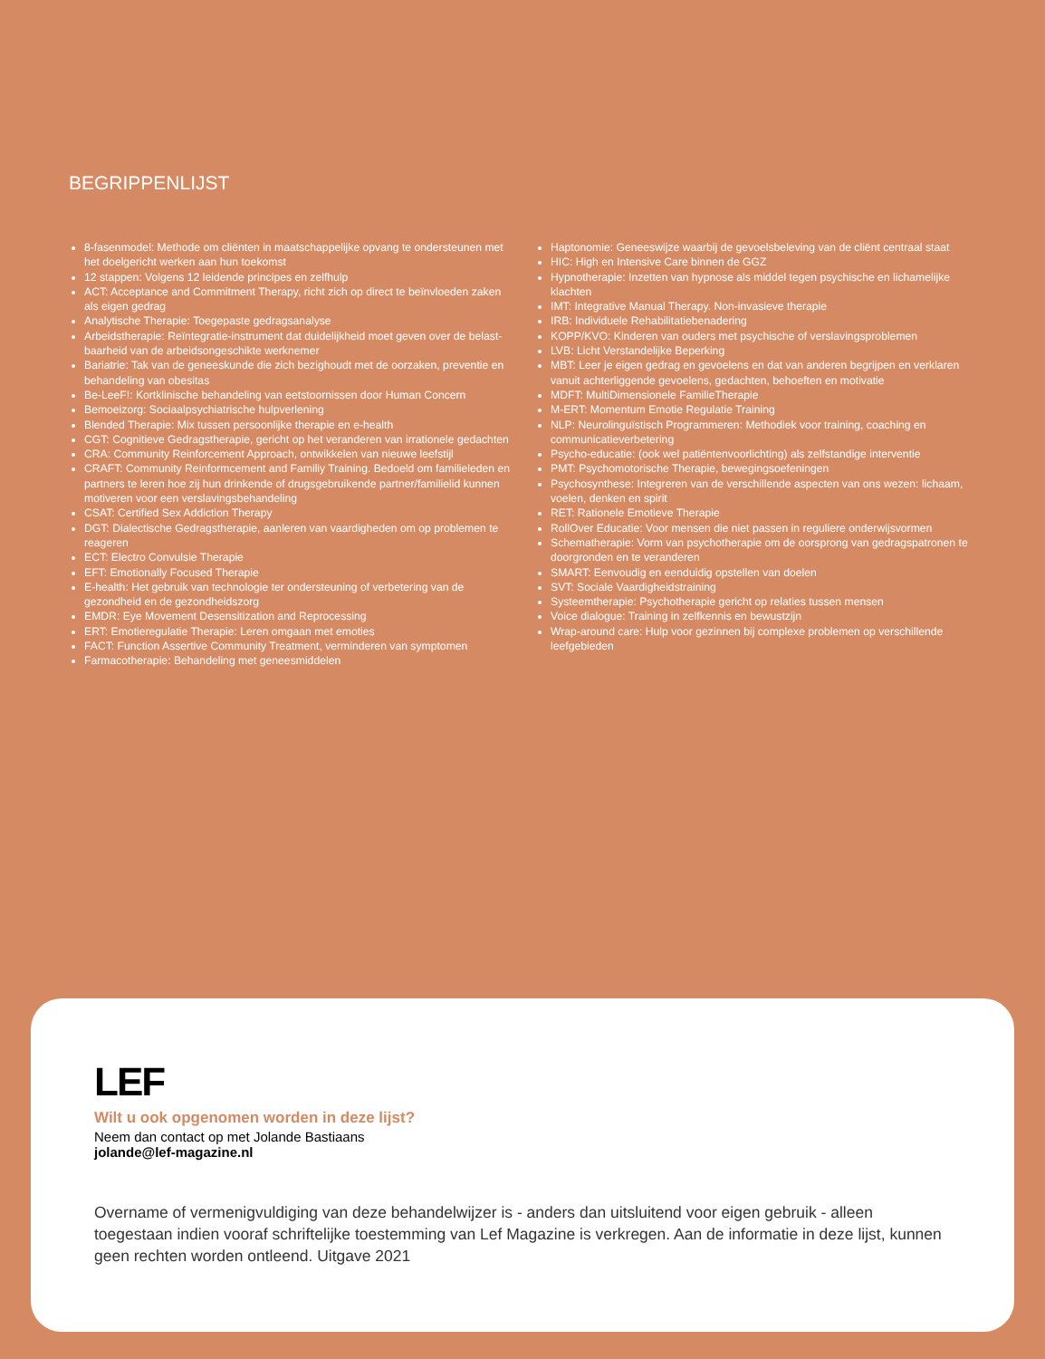BEGRIPPENLIJST
8-fasenmodel: Methode om cliënten in maatschappelijke opvang te ondersteunen met het doelgericht werken aan hun toekomst
12 stappen: Volgens 12 leidende principes en zelfhulp
ACT: Acceptance and Commitment Therapy, richt zich op direct te beïnvloeden zaken als eigen gedrag
Analytische Therapie: Toegepaste gedragsanalyse
Arbeidstherapie: Reïntegratie-instrument dat duidelijkheid moet geven over de belast-baarheid van de arbeidsongeschikte werknemer
Bariatrie: Tak van de geneeskunde die zich bezighoudt met de oorzaken, preventie en behandeling van obesitas
Be-LeeF!: Kortklinische behandeling van eetstoornissen door Human Concern
Bemoeizorg: Sociaalpsychiatrische hulpverlening
Blended Therapie: Mix tussen persoonlijke therapie en e-health
CGT: Cognitieve Gedragstherapie, gericht op het veranderen van irrationele gedachten
CRA: Community Reinforcement Approach, ontwikkelen van nieuwe leefstijl
CRAFT: Community Reinformcement and Familiy Training. Bedoeld om familieleden en partners te leren hoe zij hun drinkende of drugsgebruikende partner/familielid kunnen motiveren voor een verslavingsbehandeling
CSAT: Certified Sex Addiction Therapy
DGT: Dialectische Gedragstherapie, aanleren van vaardigheden om op problemen te reageren
ECT: Electro Convulsie Therapie
EFT: Emotionally Focused Therapie
E-health: Het gebruik van technologie ter ondersteuning of verbetering van de gezondheid en de gezondheidszorg
EMDR: Eye Movement Desensitization and Reprocessing
ERT: Emotieregulatie Therapie: Leren omgaan met emoties
FACT: Function Assertive Community Treatment, verminderen van symptomen
Farmacotherapie: Behandeling met geneesmiddelen
Haptonomie: Geneeswijze waarbij de gevoelsbeleving van de cliënt centraal staat
HIC: High en Intensive Care binnen de GGZ
Hypnotherapie: Inzetten van hypnose als middel tegen psychische en lichamelijke klachten
IMT: Integrative Manual Therapy. Non-invasieve therapie
IRB: Individuele Rehabilitatiebenadering
KOPP/KVO: Kinderen van ouders met psychische of verslavingsproblemen
LVB: Licht Verstandelijke Beperking
MBT: Leer je eigen gedrag en gevoelens en dat van anderen begrijpen en verklaren vanuit achterliggende gevoelens, gedachten, behoeften en motivatie
MDFT: MultiDimensionele FamilieTherapie
M-ERT: Momentum Emotie Regulatie Training
NLP: Neurolinguïstisch Programmeren: Methodiek voor training, coaching en communicatieverbetering
Psycho-educatie: (ook wel patiëntenvoorlichting) als zelfstandige interventie
PMT: Psychomotorische Therapie, bewegingsoefeningen
Psychosynthese: Integreren van de verschillende aspecten van ons wezen: lichaam, voelen, denken en spirit
RET: Rationele Emotieve Therapie
RollOver Educatie: Voor mensen die niet passen in reguliere onderwijsvormen
Schematherapie: Vorm van psychotherapie om de oorsprong van gedragspatronen te doorgronden en te veranderen
SMART: Eenvoudig en eenduidig opstellen van doelen
SVT: Sociale Vaardigheidstraining
Systeemtherapie: Psychotherapie gericht op relaties tussen mensen
Voice dialogue: Training in zelfkennis en bewustzijn
Wrap-around care: Hulp voor gezinnen bij complexe problemen op verschillende leefgebieden
LEF
Wilt u ook opgenomen worden in deze lijst?
Neem dan contact op met Jolande Bastiaans
jolande@lef-magazine.nl
Overname of vermenigvuldiging van deze behandelwijzer is - anders dan uitsluitend voor eigen gebruik - alleen toegestaan indien vooraf schriftelijke toestemming van Lef Magazine is verkregen. Aan de informatie in deze lijst, kunnen geen rechten worden ontleend. Uitgave 2021